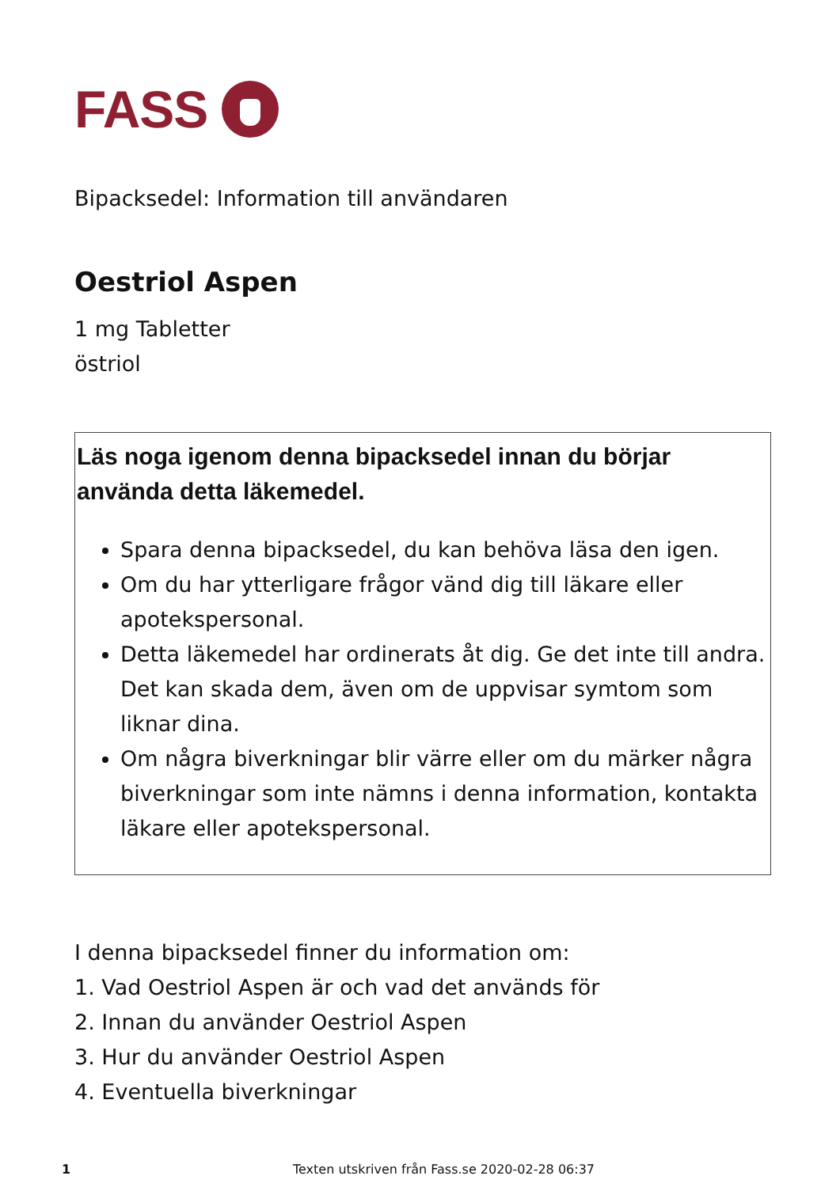FASS
Bipacksedel: Information till användaren
Oestriol Aspen
1 mg Tabletter
östriol
Läs noga igenom denna bipacksedel innan du börjar använda detta läkemedel.
Spara denna bipacksedel, du kan behöva läsa den igen.
Om du har ytterligare frågor vänd dig till läkare eller apotekspersonal.
Detta läkemedel har ordinerats åt dig. Ge det inte till andra. Det kan skada dem, även om de uppvisar symtom som liknar dina.
Om några biverkningar blir värre eller om du märker några biverkningar som inte nämns i denna information, kontakta läkare eller apotekspersonal.
I denna bipacksedel finner du information om:
1. Vad Oestriol Aspen är och vad det används för
2. Innan du använder Oestriol Aspen
3. Hur du använder Oestriol Aspen
4. Eventuella biverkningar
1 Texten utskriven från Fass.se 2020-02-28 06:37